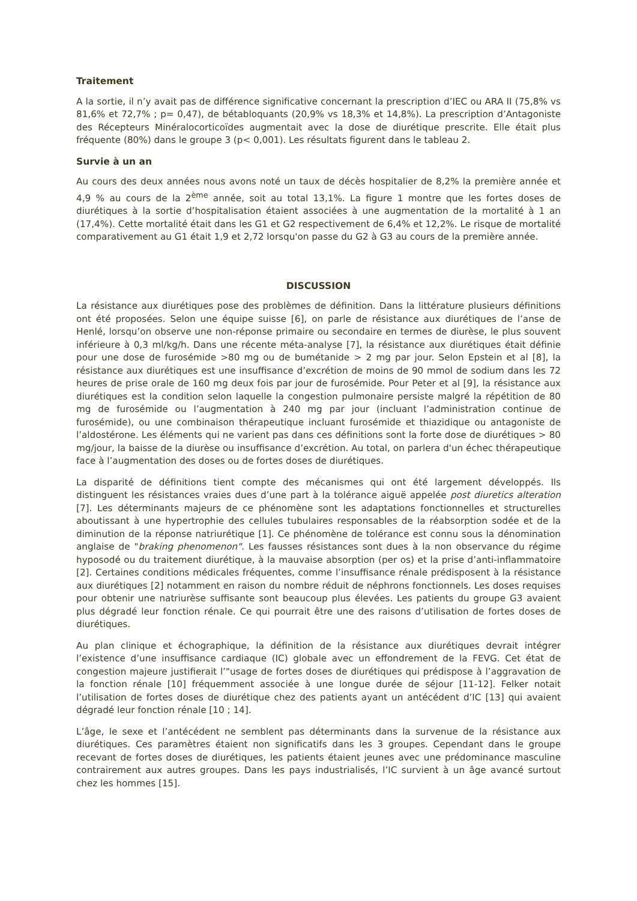Traitement
A la sortie, il n’y avait pas de différence significative concernant la prescription d’IEC ou ARA II (75,8% vs 81,6% et 72,7% ; p= 0,47), de bétabloquants (20,9% vs 18,3% et 14,8%). La prescription d’Antagoniste des Récepteurs Minéralocorticoïdes augmentait avec la dose de diurétique prescrite. Elle était plus fréquente (80%) dans le groupe 3 (p< 0,001). Les résultats figurent dans le tableau 2.
Survie à un an
Au cours des deux années nous avons noté un taux de décès hospitalier de 8,2% la première année et 4,9 % au cours de la 2<sup>ème</sup> année, soit au total 13,1%. La figure 1 montre que les fortes doses de diurétiques à la sortie d’hospitalisation étaient associées à une augmentation de la mortalité à 1 an (17,4%). Cette mortalité était dans les G1 et G2 respectivement de 6,4% et 12,2%. Le risque de mortalité comparativement au G1 était 1,9 et 2,72 lorsqu'on passe du G2 à G3 au cours de la première année.
DISCUSSION
La résistance aux diurétiques pose des problèmes de définition. Dans la littérature plusieurs définitions ont été proposées. Selon une équipe suisse [6], on parle de résistance aux diurétiques de l’anse de Henlé, lorsqu’on observe une non-réponse primaire ou secondaire en termes de diurèse, le plus souvent inférieure à 0,3 ml/kg/h. Dans une récente méta-analyse [7], la résistance aux diurétiques était définie pour une dose de furosémide >80 mg ou de bumétanide > 2 mg par jour. Selon Epstein et al [8], la résistance aux diurétiques est une insuffisance d’excrétion de moins de 90 mmol de sodium dans les 72 heures de prise orale de 160 mg deux fois par jour de furosémide. Pour Peter et al [9], la résistance aux diurétiques est la condition selon laquelle la congestion pulmonaire persiste malgré la répétition de 80 mg de furosémide ou l’augmentation à 240 mg par jour (incluant l’administration continue de furosémide), ou une combinaison thérapeutique incluant furosémide et thiazidique ou antagoniste de l’aldostérone. Les éléments qui ne varient pas dans ces définitions sont la forte dose de diurétiques > 80 mg/jour, la baisse de la diurèse ou insuffisance d’excrétion. Au total, on parlera d'un échec thérapeutique face à l’augmentation des doses ou de fortes doses de diurétiques.
La disparité de définitions tient compte des mécanismes qui ont été largement développés. Ils distinguent les résistances vraies dues d’une part à la tolérance aiguë appelée post diuretics alteration [7]. Les déterminants majeurs de ce phénomène sont les adaptations fonctionnelles et structurelles aboutissant à une hypertrophie des cellules tubulaires responsables de la réabsorption sodée et de la diminution de la réponse natriurétique [1]. Ce phénomène de tolérance est connu sous la dénomination anglaise de "braking phenomenon". Les fausses résistances sont dues à la non observance du régime hyposodé ou du traitement diurétique, à la mauvaise absorption (per os) et la prise d’anti-inflammatoire [2]. Certaines conditions médicales fréquentes, comme l’insuffisance rénale prédisposent à la résistance aux diurétiques [2] notamment en raison du nombre réduit de néphrons fonctionnels. Les doses requises pour obtenir une natriurèse suffisante sont beaucoup plus élevées. Les patients du groupe G3 avaient plus dégradé leur fonction rénale. Ce qui pourrait être une des raisons d’utilisation de fortes doses de diurétiques.
Au plan clinique et échographique, la définition de la résistance aux diurétiques devrait intégrer l’existence d’une insuffisance cardiaque (IC) globale avec un effondrement de la FEVG. Cet état de congestion majeure justifierait l’"usage de fortes doses de diurétiques qui prédispose à l’aggravation de la fonction rénale [10] fréquemment associée à une longue durée de séjour [11-12]. Felker notait l’utilisation de fortes doses de diurétique chez des patients ayant un antécédent d’IC [13] qui avaient dégradé leur fonction rénale [10 ; 14].
L’âge, le sexe et l’antécédent ne semblent pas déterminants dans la survenue de la résistance aux diurétiques. Ces paramètres étaient non significatifs dans les 3 groupes. Cependant dans le groupe recevant de fortes doses de diurétiques, les patients étaient jeunes avec une prédominance masculine contrairement aux autres groupes. Dans les pays industrialisés, l’IC survient à un âge avancé surtout chez les hommes [15].